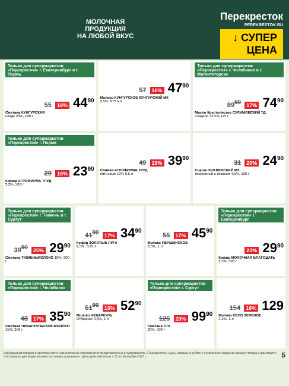МОЛОЧНАЯ
ПРОДУКЦИЯ
НА ЛЮБОЙ ВКУС
Перекресток
PEREKRESTOK.RU
↓ СУПЕР
ЦЕНА
Только для супермаркетов «Перекресток» г. Екатеринбург и г. Пермь
55 18% 44<sup>90</sup>
Сметана КУНГУРСКАЯ
сладк 20%, 180 г
57 16% 47<sup>90</sup>
Молоко КУНГУРСКОЕ КУНГУРСКИЙ МК
2,5%, 875 мл
Только для супермаркетов «Перекресток» г. Челябинск и г. Магнитогорска
89<sup>90</sup> 17% 74<sup>90</sup>
Масло Крестьянское СУЛИМОВСКИЙ ТД
сладкое 72,5%,175 г
Только для супермаркетов «Перекресток» г. Перми
29 18% 23<sup>90</sup>
Кефир АГРОФИРМА ТРУД
3,2%, 500 г
49 19% 39<sup>90</sup>
Сливки АГРОФИРМА ТРУД
питьевые 10% 0,5 л
31 20% 24<sup>90</sup>
Сырок НЫТВЕНСКИЙ МЗ
творожный с изюмом 4,5%, 100 г
Только для супермаркетов «Перекресток» г. Тюмень и г. Сургут
39<sup>90</sup> 25% 29<sup>90</sup>
Сметана ТЮМЕНЬМОЛОКО 10%, 200 г
41<sup>90</sup> 17% 34<sup>90</sup>
Кефир ЗОЛОТЫЕ ЛУГА
2,5%, 0,45 л
55 17% 45<sup>90</sup>
Молоко ПЕРШИНСКОЕ
3,5%, 1 л
Только для супермаркетов «Перекресток» г. Екатеринбург
23% 29<sup>90</sup>
Кефир МОЛОЧНАЯ БЛАГОДАТЬ 2,5%, 500 г
Только для супермаркетов «Перекресток» г. Челябинск
43 17% 35<sup>90</sup>
Сметана ЧЕБАРКУЛЬСКОЕ МОЛОКО 15%, 250 г
61<sup>90</sup> 15% 52<sup>90</sup>
Молоко ЧЕБАРКУЛЬ
Отборное 3,8%, 1 л
Только для супермаркетов «Перекресток» г. Сургут
125 20% 99<sup>90</sup>
Сметана СТК
20%, 500 г
154 16% 129
Молоко СЕЛО ЗЕЛЁНОЕ
3,2%, 2 л
5 Изображения товаров в листовке могут незначительно отличаться от представленных в супермаркете «Перекресток». Цены указаны в рублях с учетом всех скидок за единицу товара и действуют с 9:00 первого дня акции. Количество товара ограничено. Цены действительны с 22 по 28 ноября 2017 г.